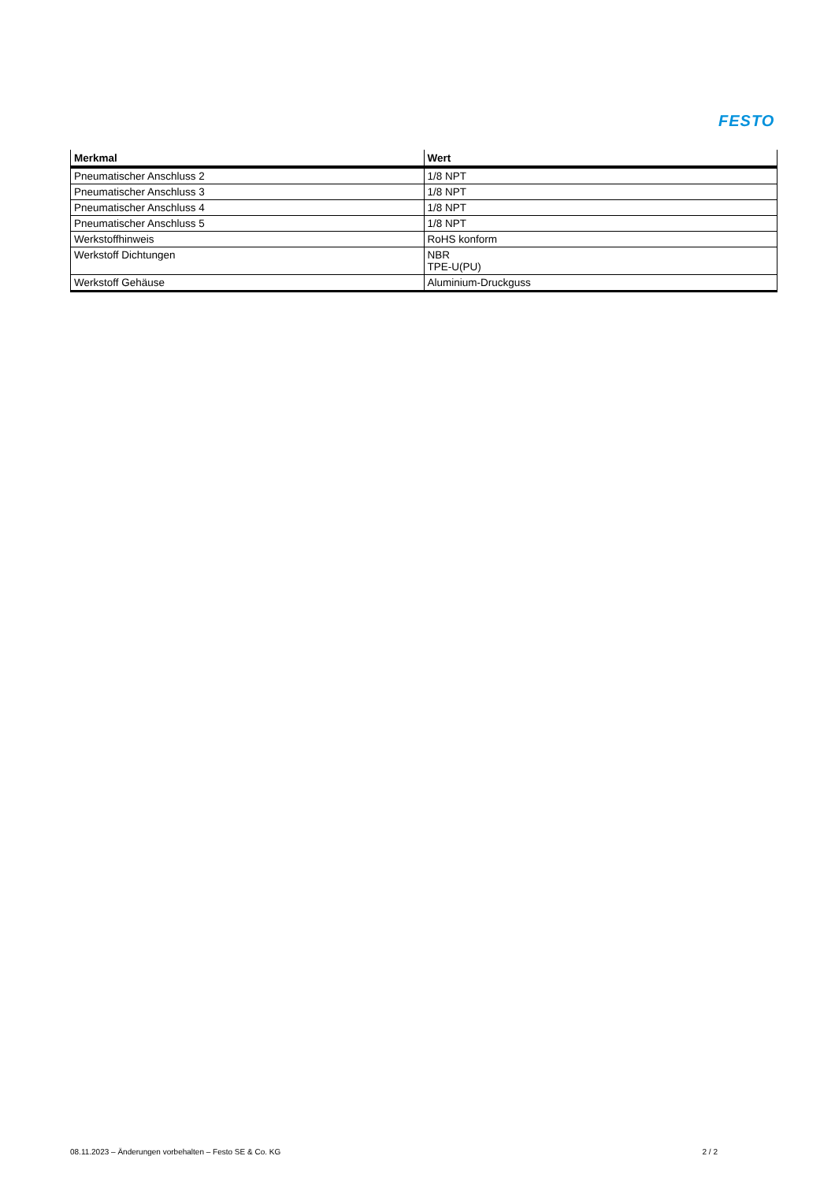FESTO
| Merkmal | Wert |
| --- | --- |
| Pneumatischer Anschluss 2 | 1/8 NPT |
| Pneumatischer Anschluss 3 | 1/8 NPT |
| Pneumatischer Anschluss 4 | 1/8 NPT |
| Pneumatischer Anschluss 5 | 1/8 NPT |
| Werkstoffhinweis | RoHS konform |
| Werkstoff Dichtungen | NBR TPE-U(PU) |
| Werkstoff Gehäuse | Aluminium-Druckguss |
08.11.2023 – Änderungen vorbehalten – Festo SE & Co. KG 2 / 2